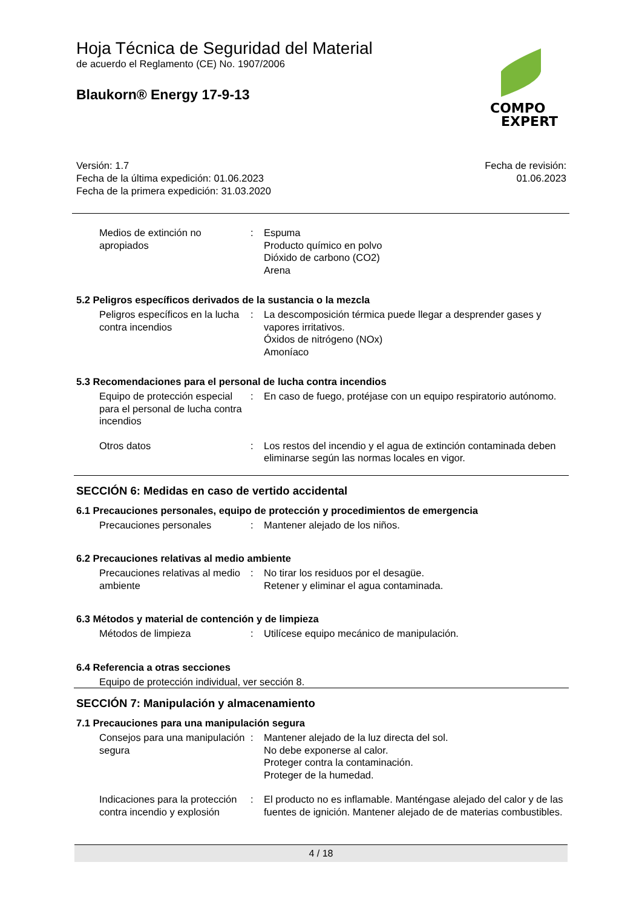Hoja Técnica de Seguridad del Material
de acuerdo el Reglamento (CE) No. 1907/2006
Blaukorn® Energy 17-9-13
COMPO
EXPERT
Versión: 1.7
Fecha de la última expedición: 01.06.2023
Fecha de la primera expedición: 31.03.2020
Fecha de revisión:
01.06.2023
Medios de extinción no apropiados
: Espuma
Producto químico en polvo
Dióxido de carbono (CO2)
Arena
5.2 Peligros específicos derivados de la sustancia o la mezcla
Peligros específicos en la lucha contra incendios
: La descomposición térmica puede llegar a desprender gases y vapores irritativos.
Óxidos de nitrógeno (NOx)
Amoníaco
5.3 Recomendaciones para el personal de lucha contra incendios
Equipo de protección especial para el personal de lucha contra incendios
: En caso de fuego, protéjase con un equipo respiratorio autónomo.
Otros datos : Los restos del incendio y el agua de extinción contaminada deben eliminarse según las normas locales en vigor.
SECCIÓN 6: Medidas en caso de vertido accidental
6.1 Precauciones personales, equipo de protección y procedimientos de emergencia
Precauciones personales : Mantener alejado de los niños.
6.2 Precauciones relativas al medio ambiente
Precauciones relativas al medio ambiente
: No tirar los residuos por el desagüe.
Retener y eliminar el agua contaminada.
6.3 Métodos y material de contención y de limpieza
Métodos de limpieza : Utilícese equipo mecánico de manipulación.
6.4 Referencia a otras secciones
Equipo de protección individual, ver sección 8.
SECCIÓN 7: Manipulación y almacenamiento
7.1 Precauciones para una manipulación segura
Consejos para una manipulación segura
: Mantener alejado de la luz directa del sol.
No debe exponerse al calor.
Proteger contra la contaminación.
Proteger de la humedad.
Indicaciones para la protección contra incendio y explosión
: El producto no es inflamable. Manténgase alejado del calor y de las fuentes de ignición. Mantener alejado de de materias combustibles.
4 / 18